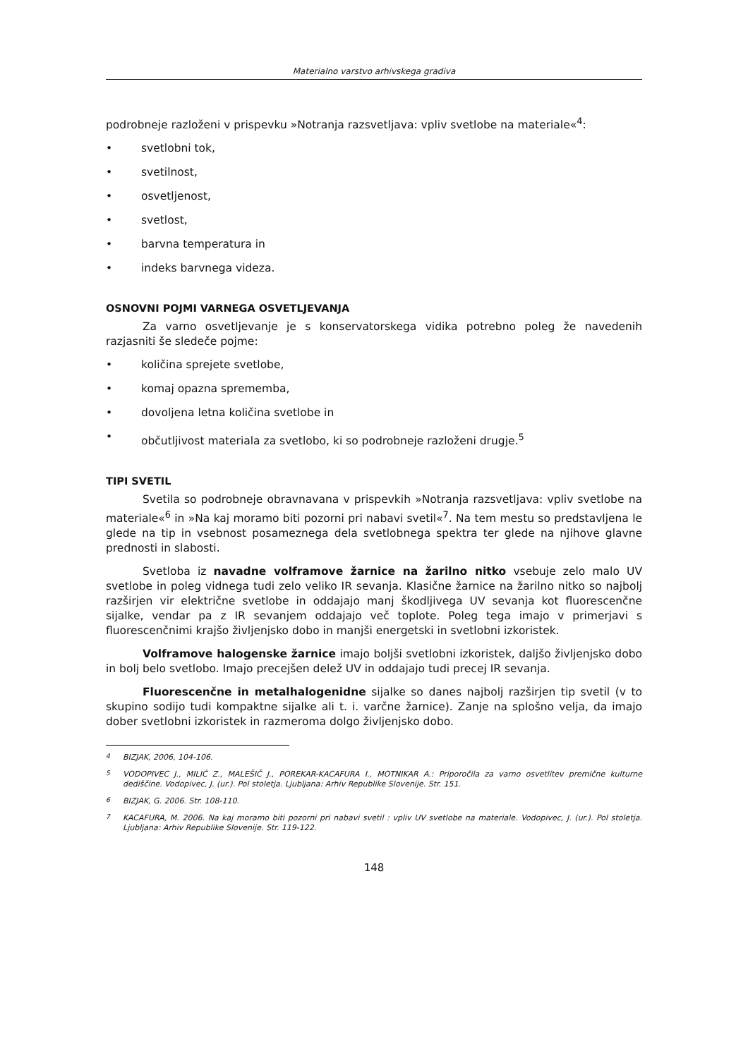Materialno varstvo arhivskega gradiva
podrobneje razloženi v prispevku »Notranja razsvetljava: vpliv svetlobe na materiale«<sup>4</sup>:
• svetlobni tok,
• svetilnost,
• osvetljenost,
• svetlost,
• barvna temperatura in
• indeks barvnega videza.
OSNOVNI POJMI VARNEGA OSVETLJEVANJA
Za varno osvetljevanje je s konservatorskega vidika potrebno poleg že navedenih razjasniti še sledeče pojme:
• količina sprejete svetlobe,
• komaj opazna sprememba,
• dovoljena letna količina svetlobe in
• občutljivost materiala za svetlobo, ki so podrobneje razloženi drugje.<sup>5</sup>
TIPI SVETIL
Svetila so podrobneje obravnavana v prispevkih »Notranja razsvetljava: vpliv svetlobe na materiale«<sup>6</sup> in »Na kaj moramo biti pozorni pri nabavi svetil«<sup>7</sup>. Na tem mestu so predstavljena le glede na tip in vsebnost posameznega dela svetlobnega spektra ter glede na njihove glavne prednosti in slabosti.
Svetloba iz navadne volframove žarnice na žarilno nitko vsebuje zelo malo UV svetlobe in poleg vidnega tudi zelo veliko IR sevanja. Klasične žarnice na žarilno nitko so najbolj razširjen vir električne svetlobe in oddajajo manj škodljivega UV sevanja kot fluorescenčne sijalke, vendar pa z IR sevanjem oddajajo več toplote. Poleg tega imajo v primerjavi s fluorescenčnimi krajšo življenjsko dobo in manjši energetski in svetlobni izkoristek.
Volframove halogenske žarnice imajo boljši svetlobni izkoristek, daljšo življenjsko dobo in bolj belo svetlobo. Imajo precejšen delež UV in oddajajo tudi precej IR sevanja.
Fluorescenčne in metalhalogenidne sijalke so danes najbolj razširjen tip svetil (v to skupino sodijo tudi kompaktne sijalke ali t. i. varčne žarnice). Zanje na splošno velja, da imajo dober svetlobni izkoristek in razmeroma dolgo življenjsko dobo.
<sup>4</sup> BIZJAK, 2006, 104-106.
<sup>5</sup> VODOPIVEC J., MILIĆ Z., MALEŠIČ J., POREKAR-KACAFURA I., MOTNIKAR A.: Priporočila za varno osvetlitev premične kulturne dediščine. Vodopivec, J. (ur.). Pol stoletja. Ljubljana: Arhiv Republike Slovenije. Str. 151.
<sup>6</sup> BIZJAK, G. 2006. Str. 108-110.
<sup>7</sup> KACAFURA, M. 2006. Na kaj moramo biti pozorni pri nabavi svetil : vpliv UV svetlobe na materiale. Vodopivec, J. (ur.). Pol stoletja. Ljubljana: Arhiv Republike Slovenije. Str. 119-122.
148